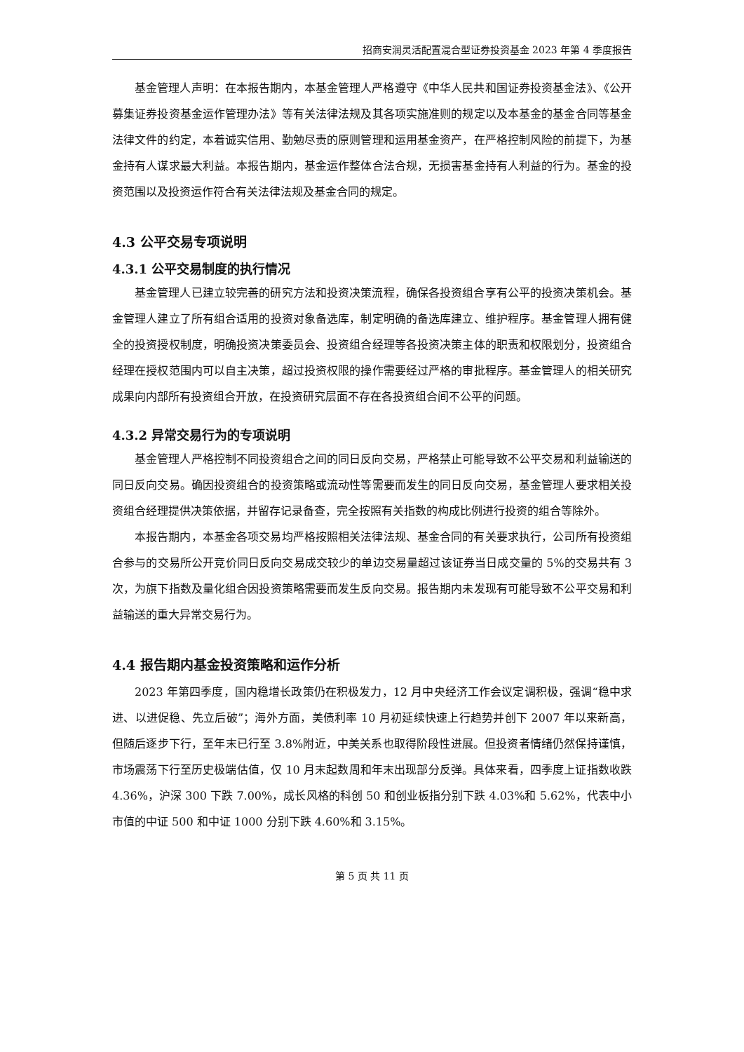招商安润灵活配置混合型证券投资基金 2023 年第 4 季度报告
基金管理人声明：在本报告期内，本基金管理人严格遵守《中华人民共和国证券投资基金法》、《公开募集证券投资基金运作管理办法》等有关法律法规及其各项实施准则的规定以及本基金的基金合同等基金法律文件的约定，本着诚实信用、勤勉尽责的原则管理和运用基金资产，在严格控制风险的前提下，为基金持有人谋求最大利益。本报告期内，基金运作整体合法合规，无损害基金持有人利益的行为。基金的投资范围以及投资运作符合有关法律法规及基金合同的规定。
4.3 公平交易专项说明
4.3.1 公平交易制度的执行情况
基金管理人已建立较完善的研究方法和投资决策流程，确保各投资组合享有公平的投资决策机会。基金管理人建立了所有组合适用的投资对象备选库，制定明确的备选库建立、维护程序。基金管理人拥有健全的投资授权制度，明确投资决策委员会、投资组合经理等各投资决策主体的职责和权限划分，投资组合经理在授权范围内可以自主决策，超过投资权限的操作需要经过严格的审批程序。基金管理人的相关研究成果向内部所有投资组合开放，在投资研究层面不存在各投资组合间不公平的问题。
4.3.2 异常交易行为的专项说明
基金管理人严格控制不同投资组合之间的同日反向交易，严格禁止可能导致不公平交易和利益输送的同日反向交易。确因投资组合的投资策略或流动性等需要而发生的同日反向交易，基金管理人要求相关投资组合经理提供决策依据，并留存记录备查，完全按照有关指数的构成比例进行投资的组合等除外。
本报告期内，本基金各项交易均严格按照相关法律法规、基金合同的有关要求执行，公司所有投资组合参与的交易所公开竞价同日反向交易成交较少的单边交易量超过该证券当日成交量的 5%的交易共有 3 次，为旗下指数及量化组合因投资策略需要而发生反向交易。报告期内未发现有可能导致不公平交易和利益输送的重大异常交易行为。
4.4 报告期内基金投资策略和运作分析
2023 年第四季度，国内稳增长政策仍在积极发力，12 月中央经济工作会议定调积极，强调“稳中求进、以进促稳、先立后破”；海外方面，美债利率 10 月初延续快速上行趋势并创下 2007 年以来新高，但随后逐步下行，至年末已行至 3.8%附近，中美关系也取得阶段性进展。但投资者情绪仍然保持谨慎，市场震荡下行至历史极端估值，仅 10 月末起数周和年末出现部分反弹。具体来看，四季度上证指数收跌 4.36%，沪深 300 下跌 7.00%，成长风格的科创 50 和创业板指分别下跌 4.03%和 5.62%，代表中小市值的中证 500 和中证 1000 分别下跌 4.60%和 3.15%。
第 5 页 共 11 页